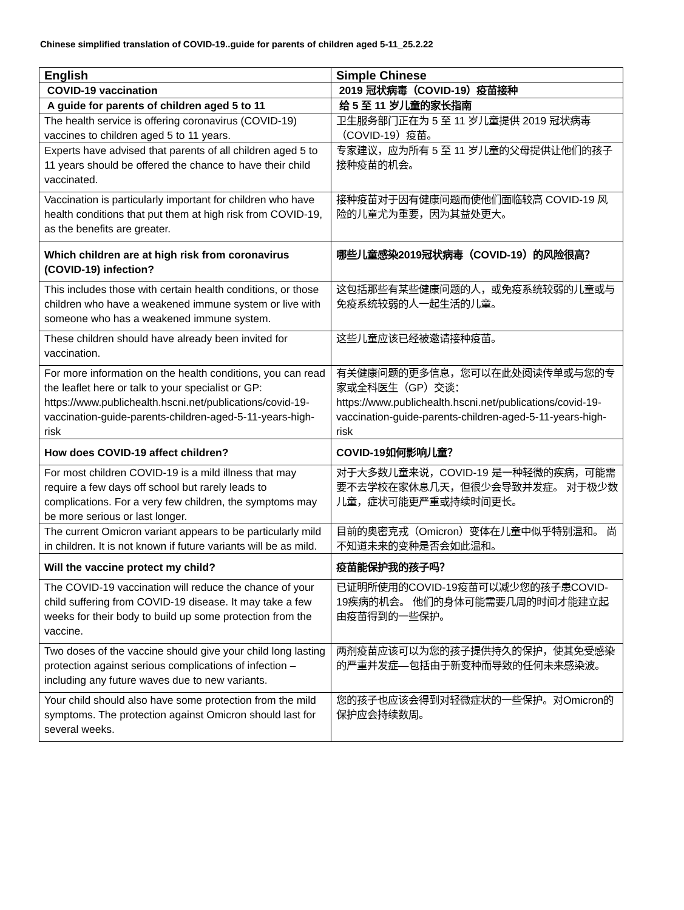Chinese simplified translation of COVID-19..guide for parents of children aged 5-11_25.2.22
| English | Simple Chinese |
| --- | --- |
| COVID-19 vaccination | 2019 冠状病毒（COVID-19）疫苗接种 |
| A guide for parents of children aged 5 to 11 | 给 5 至 11 岁儿童的家长指南 |
| The health service is offering coronavirus (COVID-19) vaccines to children aged 5 to 11 years. | 卫生服务部门正在为 5 至 11 岁儿童提供 2019 冠状病毒（COVID-19）疫苗。 |
| Experts have advised that parents of all children aged 5 to 11 years should be offered the chance to have their child vaccinated. | 专家建议，应为所有 5 至 11 岁儿童的父母提供让他们的孩子接种疫苗的机会。 |
| Vaccination is particularly important for children who have health conditions that put them at high risk from COVID-19, as the benefits are greater. | 接种疫苗对于因有健康问题而使他们面临较高 COVID-19 风险的儿童尤为重要，因为其益处更大。 |
| Which children are at high risk from coronavirus (COVID-19) infection? | 哪些儿童感染2019冠状病毒（COVID-19）的风险很高？ |
| This includes those with certain health conditions, or those children who have a weakened immune system or live with someone who has a weakened immune system. | 这包括那些有某些健康问题的人，或免疫系统较弱的儿童或与免疫系统较弱的人一起生活的儿童。 |
| These children should have already been invited for vaccination. | 这些儿童应该已经被邀请接种疫苗。 |
| For more information on the health conditions, you can read the leaflet here or talk to your specialist or GP: https://www.publichealth.hscni.net/publications/covid-19-vaccination-guide-parents-children-aged-5-11-years-high-risk | 有关健康问题的更多信息，您可以在此处阅读传单或与您的专家或全科医生（GP）交谈： https://www.publichealth.hscni.net/publications/covid-19-vaccination-guide-parents-children-aged-5-11-years-high-risk |
| How does COVID-19 affect children? | COVID-19如何影响儿童？ |
| For most children COVID-19 is a mild illness that may require a few days off school but rarely leads to complications. For a very few children, the symptoms may be more serious or last longer. | 对于大多数儿童来说，COVID-19 是一种轻微的疾病，可能需要不去学校在家休息几天，但很少会导致并发症。 对于极少数儿童，症状可能更严重或持续时间更长。 |
| The current Omicron variant appears to be particularly mild in children. It is not known if future variants will be as mild. | 目前的奥密克戎（Omicron）变体在儿童中似乎特别温和。 尚不知道未来的变种是否会如此温和。 |
| Will the vaccine protect my child? | 疫苗能保护我的孩子吗？ |
| The COVID-19 vaccination will reduce the chance of your child suffering from COVID-19 disease. It may take a few weeks for their body to build up some protection from the vaccine. | 已证明所使用的COVID-19疫苗可以减少您的孩子患COVID-19疾病的机会。 他们的身体可能需要几周的时间才能建立起由疫苗得到的一些保护。 |
| Two doses of the vaccine should give your child long lasting protection against serious complications of infection – including any future waves due to new variants. | 两剂疫苗应该可以为您的孩子提供持久的保护，使其免受感染的严重并发症—包括由于新变种而导致的任何未来感染波。 |
| Your child should also have some protection from the mild symptoms. The protection against Omicron should last for several weeks. | 您的孩子也应该会得到对轻微症状的一些保护。对Omicron的保护应会持续数周。 |